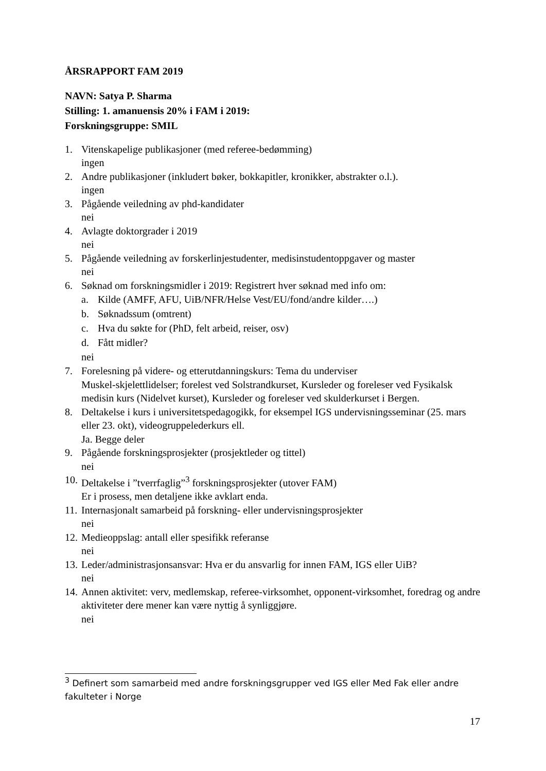ÅRSRAPPORT FAM 2019
NAVN: Satya P. Sharma
Stilling: 1. amanuensis 20% i FAM i 2019:
Forskningsgruppe: SMIL
1. Vitenskapelige publikasjoner (med referee-bedømming)
ingen
2. Andre publikasjoner (inkludert bøker, bokkapitler, kronikker, abstrakter o.l.).
ingen
3. Pågående veiledning av phd-kandidater
nei
4. Avlagte doktorgrader i 2019
nei
5. Pågående veiledning av forskerlinjestudenter, medisinstudentoppgaver og master
nei
6. Søknad om forskningsmidler i 2019: Registrert hver søknad med info om:
a. Kilde (AMFF, AFU, UiB/NFR/Helse Vest/EU/fond/andre kilder….)
b. Søknadssum (omtrent)
c. Hva du søkte for (PhD, felt arbeid, reiser, osv)
d. Fått midler?
nei
7. Forelesning på videre- og etterutdanningskurs: Tema du underviser
Muskel-skjelettlidelser; forelest ved Solstrandkurset, Kursleder og foreleser ved Fysikalsk medisin kurs (Nidelvet kurset), Kursleder og foreleser ved skulderkurset i Bergen.
8. Deltakelse i kurs i universitetspedagogikk, for eksempel IGS undervisningsseminar (25. mars eller 23. okt), videogruppelederkurs ell.
Ja. Begge deler
9. Pågående forskningsprosjekter (prosjektleder og tittel)
nei
10.
Deltakelse i ”tverrfaglig”<sup>3</sup> forskningsprosjekter (utover FAM)
Er i prosess, men detaljene ikke avklart enda.
11.
Internasjonalt samarbeid på forskning- eller undervisningsprosjekter
nei
12.
Medieoppslag: antall eller spesifikk referanse
nei
13.
Leder/administrasjonsansvar: Hva er du ansvarlig for innen FAM, IGS eller UiB?
nei
14.
Annen aktivitet: verv, medlemskap, referee-virksomhet, opponent-virksomhet, foredrag og andre aktiviteter dere mener kan være nyttig å synliggjøre.
nei
<sup>3</sup> Definert som samarbeid med andre forskningsgrupper ved IGS eller Med Fak eller andre fakulteter i Norge
17